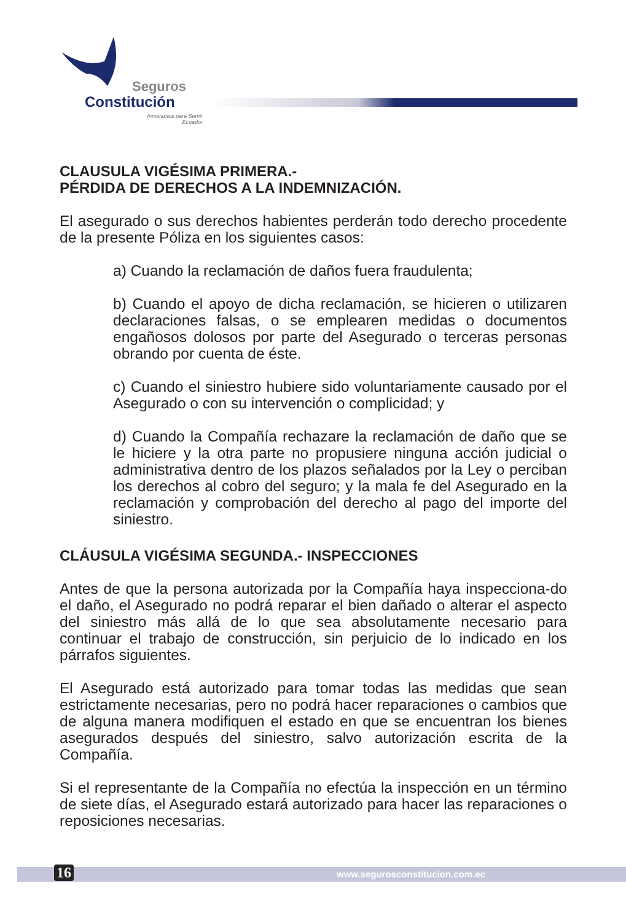Seguros
Constitución
Innovamos para Servir
Ecuador
CLAUSULA VIGÉSIMA PRIMERA.-
PÉRDIDA DE DERECHOS A LA INDEMNIZACIÓN.
El asegurado o sus derechos habientes perderán todo derecho procedente de la presente Póliza en los siguientes casos:
a) Cuando la reclamación de daños fuera fraudulenta;
b) Cuando el apoyo de dicha reclamación, se hicieren o utilizaren declaraciones falsas, o se emplearen medidas o documentos engañosos dolosos por parte del Asegurado o terceras personas obrando por cuenta de éste.
c) Cuando el siniestro hubiere sido voluntariamente causado por el Asegurado o con su intervención o complicidad; y
d) Cuando la Compañía rechazare la reclamación de daño que se le hiciere y la otra parte no propusiere ninguna acción judicial o administrativa dentro de los plazos señalados por la Ley o perciban los derechos al cobro del seguro; y la mala fe del Asegurado en la reclamación y comprobación del derecho al pago del importe del siniestro.
CLÁUSULA VIGÉSIMA SEGUNDA.- INSPECCIONES
Antes de que la persona autorizada por la Compañía haya inspecciona-do el daño, el Asegurado no podrá reparar el bien dañado o alterar el aspecto del siniestro más allá de lo que sea absolutamente necesario para continuar el trabajo de construcción, sin perjuicio de lo indicado en los párrafos siguientes.
El Asegurado está autorizado para tomar todas las medidas que sean estrictamente necesarias, pero no podrá hacer reparaciones o cambios que de alguna manera modifiquen el estado en que se encuentran los bienes asegurados después del siniestro, salvo autorización escrita de la Compañía.
Si el representante de la Compañía no efectúa la inspección en un término de siete días, el Asegurado estará autorizado para hacer las reparaciones o reposiciones necesarias.
16 www.segurosconstitucion.com.ec